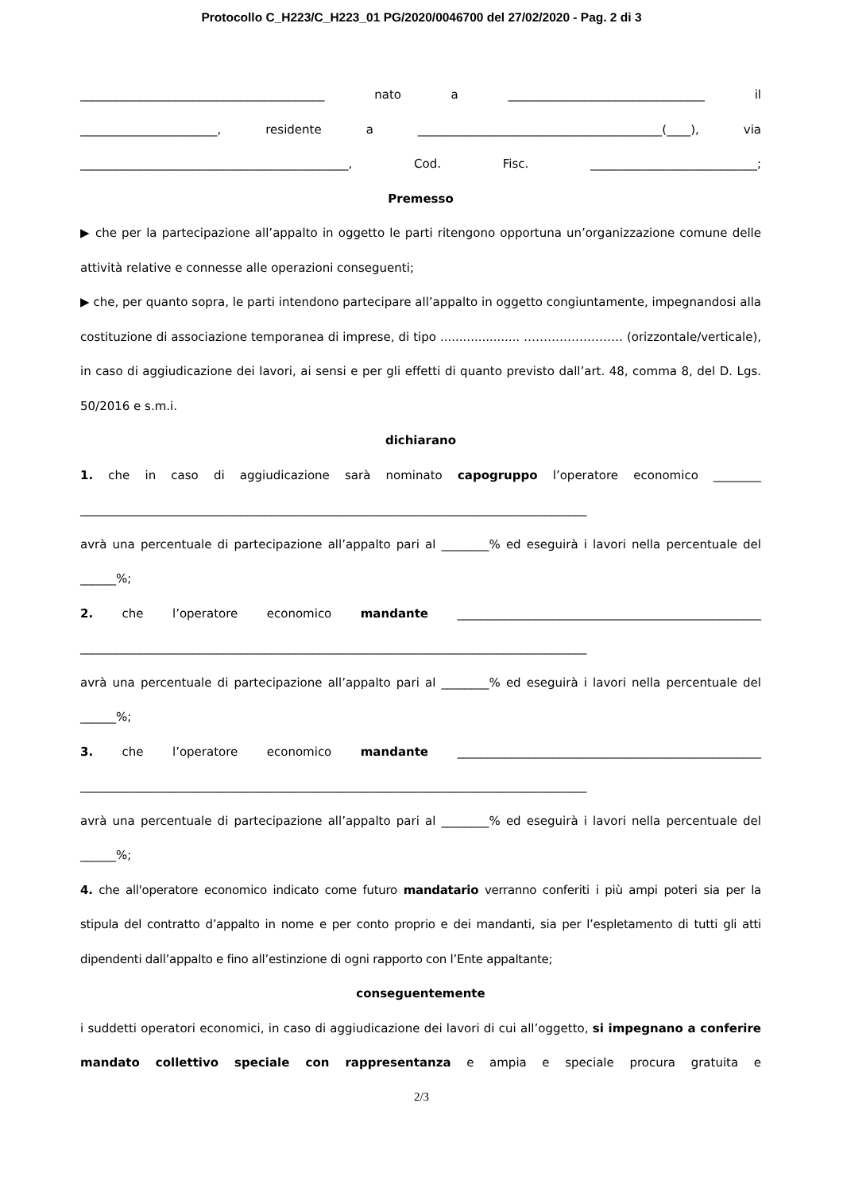Protocollo C_H223/C_H223_01 PG/2020/0046700 del 27/02/2020 - Pag. 2 di 3
_________________________________________ nato a _________________________________ il
_______________________, residente a _________________________________________(____), via
_____________________________________________, Cod. Fisc. ____________________________;
Premesso
▶ che per la partecipazione all’appalto in oggetto le parti ritengono opportuna un’organizzazione comune delle attività relative e connesse alle operazioni conseguenti;
▶ che, per quanto sopra, le parti intendono partecipare all’appalto in oggetto congiuntamente, impegnandosi alla costituzione di associazione temporanea di imprese, di tipo ..................... ……………………. (orizzontale/verticale), in caso di aggiudicazione dei lavori, ai sensi e per gli effetti di quanto previsto dall’art. 48, comma 8, del D. Lgs. 50/2016 e s.m.i.
dichiarano
1. che in caso di aggiudicazione sarà nominato capogruppo l’operatore economico ________
_____________________________________________________________________________________
avrà una percentuale di partecipazione all’appalto pari al ________% ed eseguirà i lavori nella percentuale del ______%;
2. che l’operatore economico mandante ___________________________________________________
_____________________________________________________________________________________
avrà una percentuale di partecipazione all’appalto pari al ________% ed eseguirà i lavori nella percentuale del ______%;
3. che l’operatore economico mandante ___________________________________________________
_____________________________________________________________________________________
avrà una percentuale di partecipazione all’appalto pari al ________% ed eseguirà i lavori nella percentuale del ______%;
4. che all'operatore economico indicato come futuro mandatario verranno conferiti i più ampi poteri sia per la stipula del contratto d’appalto in nome e per conto proprio e dei mandanti, sia per l’espletamento di tutti gli atti dipendenti dall’appalto e fino all’estinzione di ogni rapporto con l’Ente appaltante;
conseguentemente
i suddetti operatori economici, in caso di aggiudicazione dei lavori di cui all’oggetto, si impegnano a conferire mandato collettivo speciale con rappresentanza e ampia e speciale procura gratuita e
2/3